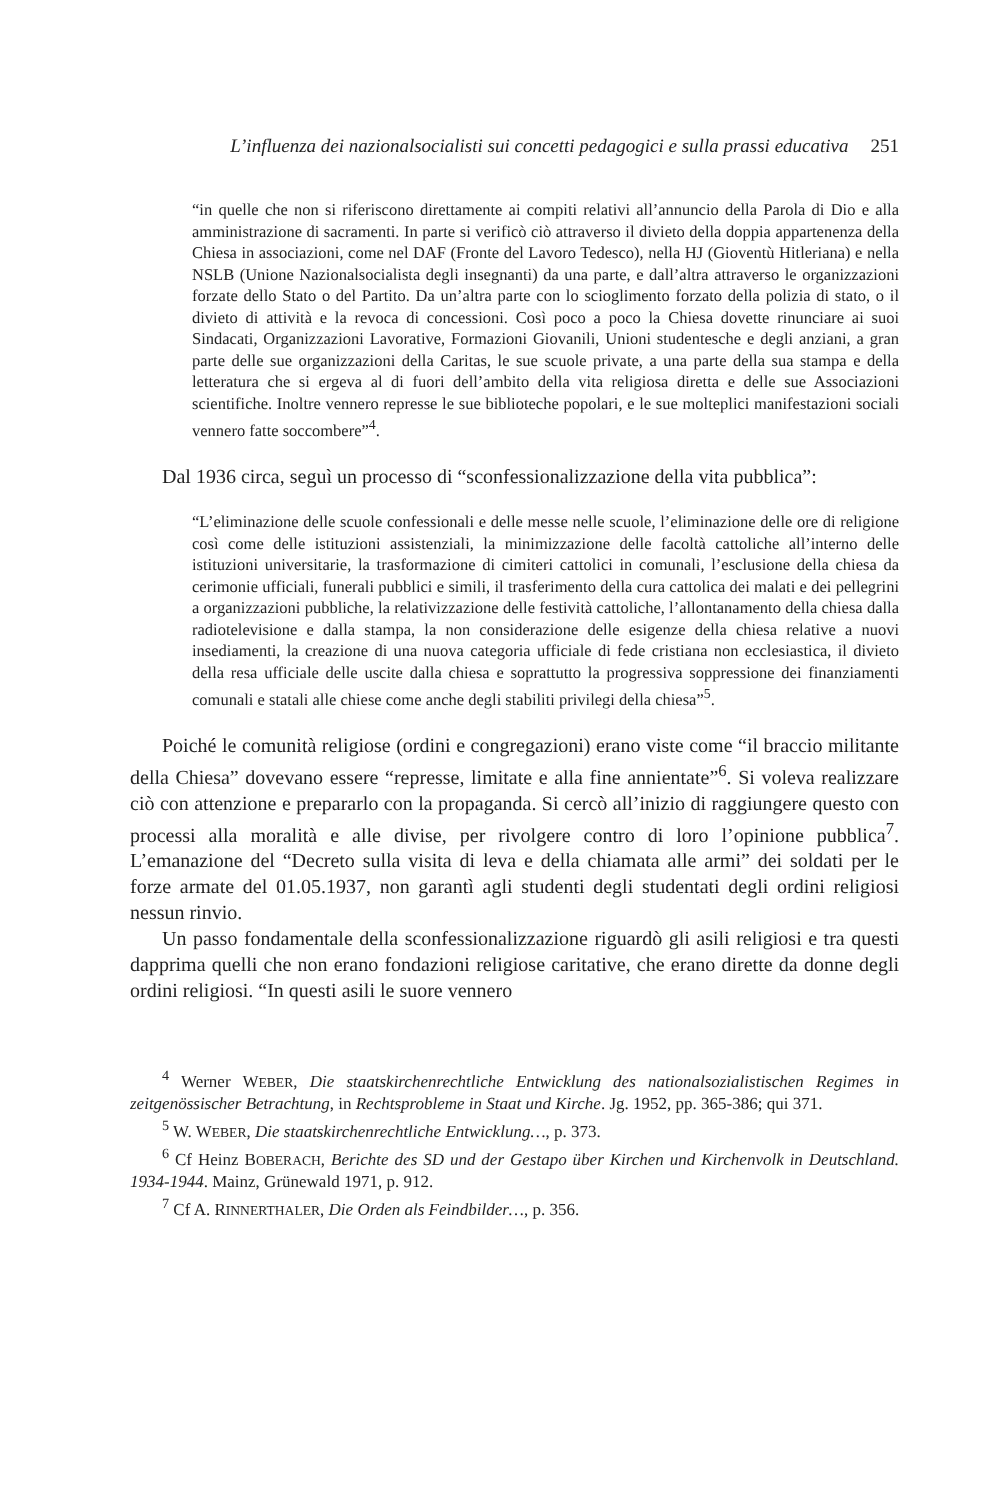L’influenza dei nazionalsocialisti sui concetti pedagogici e sulla prassi educativa 251
“in quelle che non si riferiscono direttamente ai compiti relativi all’annuncio della Parola di Dio e alla amministrazione di sacramenti. In parte si verificò ciò attraverso il divieto della doppia appartenenza della Chiesa in associazioni, come nel DAF (Fronte del Lavoro Tedesco), nella HJ (Gioventù Hitleriana) e nella NSLB (Unione Nazionalsocialista degli insegnanti) da una parte, e dall’altra attraverso le organizzazioni forzate dello Stato o del Partito. Da un’altra parte con lo scioglimento forzato della polizia di stato, o il divieto di attività e la revoca di concessioni. Così poco a poco la Chiesa dovette rinunciare ai suoi Sindacati, Organizzazioni Lavorative, Formazioni Giovanili, Unioni studentesche e degli anziani, a gran parte delle sue organizzazioni della Caritas, le sue scuole private, a una parte della sua stampa e della letteratura che si ergeva al di fuori dell’ambito della vita religiosa diretta e delle sue Associazioni scientifiche. Inoltre vennero represse le sue biblioteche popolari, e le sue molteplici manifestazioni sociali vennero fatte soccombere”<sup>4</sup>.
Dal 1936 circa, seguì un processo di “sconfessionalizzazione della vita pubblica”:
“L’eliminazione delle scuole confessionali e delle messe nelle scuole, l’eliminazione delle ore di religione così come delle istituzioni assistenziali, la minimizzazione delle facoltà cattoliche all’interno delle istituzioni universitarie, la trasformazione di cimiteri cattolici in comunali, l’esclusione della chiesa da cerimonie ufficiali, funerali pubblici e simili, il trasferimento della cura cattolica dei malati e dei pellegrini a organizzazioni pubbliche, la relativizzazione delle festività cattoliche, l’allontanamento della chiesa dalla radiotelevisione e dalla stampa, la non considerazione delle esigenze della chiesa relative a nuovi insediamenti, la creazione di una nuova categoria ufficiale di fede cristiana non ecclesiastica, il divieto della resa ufficiale delle uscite dalla chiesa e soprattutto la progressiva soppressione dei finanziamenti comunali e statali alle chiese come anche degli stabiliti privilegi della chiesa”<sup>5</sup>.
Poiché le comunità religiose (ordini e congregazioni) erano viste come “il braccio militante della Chiesa” dovevano essere “represse, limitate e alla fine annientate”<sup>6</sup>. Si voleva realizzare ciò con attenzione e prepararlo con la propaganda. Si cercò all’inizio di raggiungere questo con processi alla moralità e alle divise, per rivolgere contro di loro l’opinione pubblica<sup>7</sup>. L’emanazione del “Decreto sulla visita di leva e della chiamata alle armi” dei soldati per le forze armate del 01.05.1937, non garantì agli studenti degli studentati degli ordini religiosi nessun rinvio.
Un passo fondamentale della sconfessionalizzazione riguardò gli asili religiosi e tra questi dapprima quelli che non erano fondazioni religiose caritative, che erano dirette da donne degli ordini religiosi. “In questi asili le suore vennero
<sup>4</sup> Werner WEBER, Die staatskirchenrechtliche Entwicklung des nationalsozialistischen Regimes in zeitgenössischer Betrachtung, in Rechtsprobleme in Staat und Kirche. Jg. 1952, pp. 365-386; qui 371.
<sup>5</sup> W. WEBER, Die staatskirchenrechtliche Entwicklung…, p. 373.
<sup>6</sup> Cf Heinz BOBERACH, Berichte des SD und der Gestapo über Kirchen und Kirchenvolk in Deutschland. 1934-1944. Mainz, Grünewald 1971, p. 912.
<sup>7</sup> Cf A. RINNERTHALER, Die Orden als Feindbilder…, p. 356.